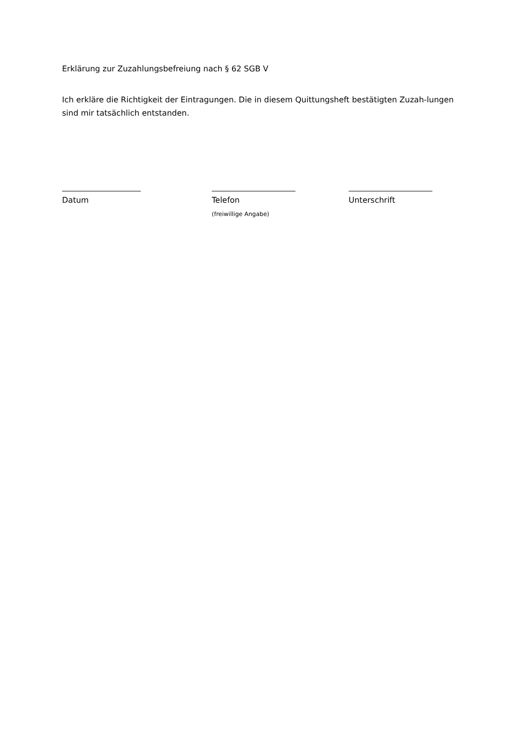Erklärung zur Zuzahlungsbefreiung nach § 62 SGB V
Ich erkläre die Richtigkeit der Eintragungen. Die in diesem Quittungsheft bestätigten Zuzah-lungen sind mir tatsächlich entstanden.
Datum Telefon
(freiwillige Angabe)
Unterschrift